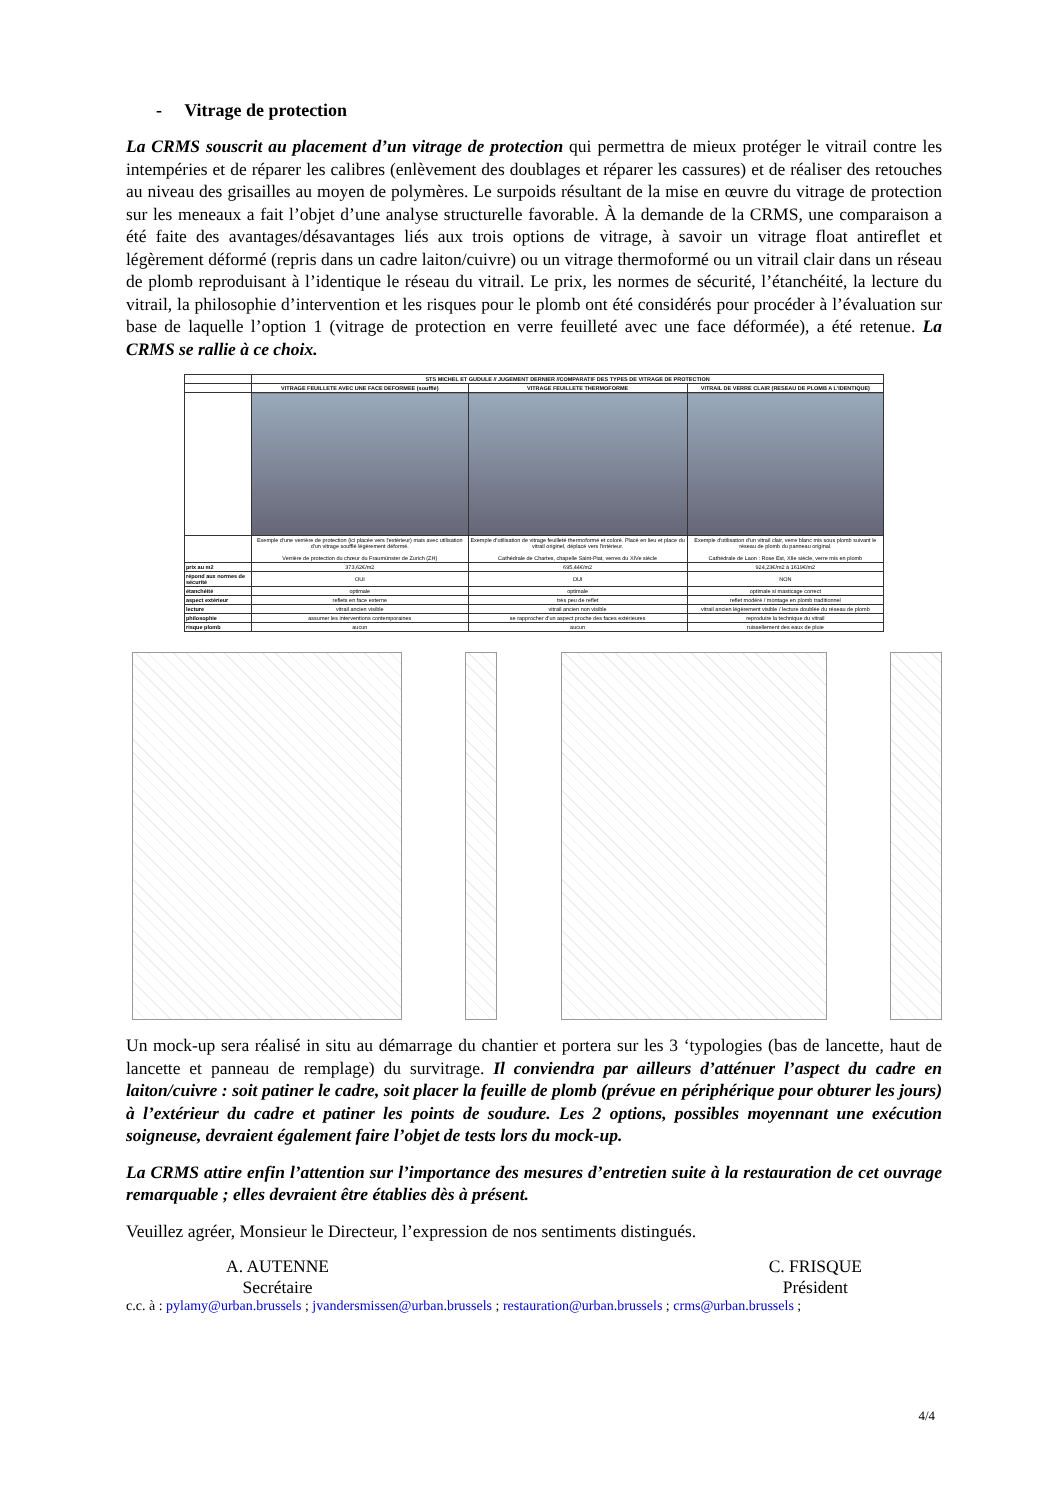- Vitrage de protection
La CRMS souscrit au placement d’un vitrage de protection qui permettra de mieux protéger le vitrail contre les intempéries et de réparer les calibres (enlèvement des doublages et réparer les cassures) et de réaliser des retouches au niveau des grisailles au moyen de polymères. Le surpoids résultant de la mise en œuvre du vitrage de protection sur les meneaux a fait l’objet d’une analyse structurelle favorable. À la demande de la CRMS, une comparaison a été faite des avantages/désavantages liés aux trois options de vitrage, à savoir un vitrage float antireflet et légèrement déformé (repris dans un cadre laiton/cuivre) ou un vitrage thermoformé ou un vitrail clair dans un réseau de plomb reproduisant à l’identique le réseau du vitrail. Le prix, les normes de sécurité, l’étanchéité, la lecture du vitrail, la philosophie d’intervention et les risques pour le plomb ont été considérés pour procéder à l’évaluation sur base de laquelle l’option 1 (vitrage de protection en verre feuilleté avec une face déformée), a été retenue. La CRMS se rallie à ce choix.
| | STS MICHEL ET GUDULE // JUGEMENT DERNIER //COMPARATIF DES TYPES DE VITRAGE DE PROTECTION | | |
| --- | --- | --- | --- |
| | VITRAGE FEUILLETE AVEC UNE FACE DEFORMEE (soufflé) | VITRAGE FEUILLETE THERMOFORME | VITRAIL DE VERRE CLAIR (RESEAU DE PLOMB A L'IDENTIQUE) |
| | Exemple d'une verrière de protection (ici placée vers l'extérieur) mais avec utilisation d'un vitrage soufflé légèrement déformé. Verrière de protection du chœur du Fraumünster de Zurich (ZH) | Exemple d'utilisation de vitrage feuilleté thermoformé et coloré. Placé en lieu et place du vitrail originel, déplacé vers l'intérieur. Cathédrale de Chartes, chapelle Saint-Piat, verres du XIVe siècle | Exemple d'utilisation d'un vitrail clair, verre blanc mis sous plomb suivant le réseau de plomb du panneau original. Cathédrale de Laon : Rose Est, XIIe siècle, verre mis en plomb |
| prix au m2 | 373,62€/m2 | 695,44€/m2 | 924,23€/m2 à 1619€/m2 |
| répond aux normes de sécurité | OUI | OUI | NON |
| étanchéité | optimale | optimale | optimale si masticage correct |
| aspect extérieur | reflets en face externe | très peu de reflet | reflet modéré / montage en plomb traditionnel |
| lecture | vitrail ancien visible | vitrail ancien non visible | vitrail ancien légèrement visible / lecture doublée du réseau de plomb |
| philosophie | assumer les interventions contemporaines | se rapprocher d'un aspect proche des faces extérieures | reproduire la technique du vitrail |
| risque plomb | aucun | aucun | ruissellement des eaux de pluie |
Un mock-up sera réalisé in situ au démarrage du chantier et portera sur les 3 ‘typologies (bas de lancette, haut de lancette et panneau de remplage) du survitrage. Il conviendra par ailleurs d’atténuer l’aspect du cadre en laiton/cuivre : soit patiner le cadre, soit placer la feuille de plomb (prévue en périphérique pour obturer les jours) à l’extérieur du cadre et patiner les points de soudure. Les 2 options, possibles moyennant une exécution soigneuse, devraient également faire l’objet de tests lors du mock-up.
La CRMS attire enfin l’attention sur l’importance des mesures d’entretien suite à la restauration de cet ouvrage remarquable ; elles devraient être établies dès à présent.
Veuillez agréer, Monsieur le Directeur, l’expression de nos sentiments distingués.
A. AUTENNE
Secrétaire
C. FRISQUE
Président
c.c. à : pylamy@urban.brussels ; jvandersmissen@urban.brussels ; restauration@urban.brussels ; crms@urban.brussels ;
4/4